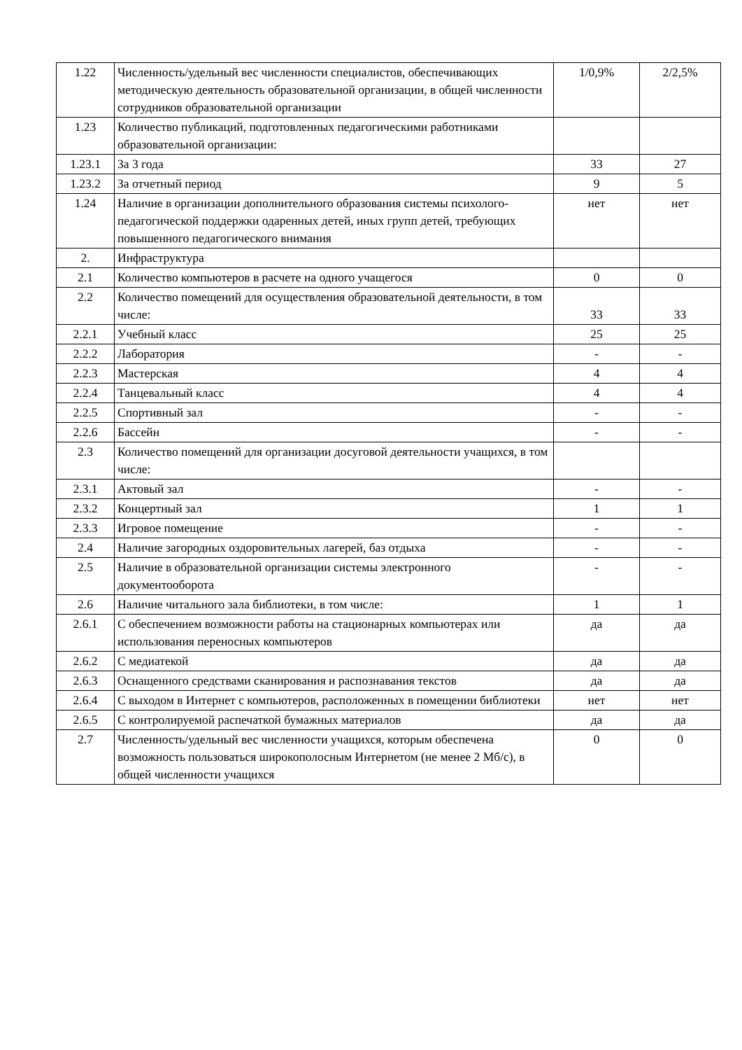| 1.22 | Численность/удельный вес численности специалистов, обеспечивающих методическую деятельность образовательной организации, в общей численности сотрудников образовательной организации | 1/0,9% | 2/2,5% |
| 1.23 | Количество публикаций, подготовленных педагогическими работниками образовательной организации: | | |
| 1.23.1 | За 3 года | 33 | 27 |
| 1.23.2 | За отчетный период | 9 | 5 |
| 1.24 | Наличие в организации дополнительного образования системы психолого-педагогической поддержки одаренных детей, иных групп детей, требующих повышенного педагогического внимания | нет | нет |
| 2. | Инфраструктура | | |
| 2.1 | Количество компьютеров в расчете на одного учащегося | 0 | 0 |
| 2.2 | Количество помещений для осуществления образовательной деятельности, в том числе: | 33 | 33 |
| 2.2.1 | Учебный класс | 25 | 25 |
| 2.2.2 | Лаборатория | - | - |
| 2.2.3 | Мастерская | 4 | 4 |
| 2.2.4 | Танцевальный класс | 4 | 4 |
| 2.2.5 | Спортивный зал | - | - |
| 2.2.6 | Бассейн | - | - |
| 2.3 | Количество помещений для организации досуговой деятельности учащихся, в том числе: | | |
| 2.3.1 | Актовый зал | - | - |
| 2.3.2 | Концертный зал | 1 | 1 |
| 2.3.3 | Игровое помещение | - | - |
| 2.4 | Наличие загородных оздоровительных лагерей, баз отдыха | - | - |
| 2.5 | Наличие в образовательной организации системы электронного документооборота | - | - |
| 2.6 | Наличие читального зала библиотеки, в том числе: | 1 | 1 |
| 2.6.1 | С обеспечением возможности работы на стационарных компьютерах или использования переносных компьютеров | да | да |
| 2.6.2 | С медиатекой | да | да |
| 2.6.3 | Оснащенного средствами сканирования и распознавания текстов | да | да |
| 2.6.4 | С выходом в Интернет с компьютеров, расположенных в помещении библиотеки | нет | нет |
| 2.6.5 | С контролируемой распечаткой бумажных материалов | да | да |
| 2.7 | Численность/удельный вес численности учащихся, которым обеспечена возможность пользоваться широкополосным Интернетом (не менее 2 Мб/с), в общей численности учащихся | 0 | 0 |